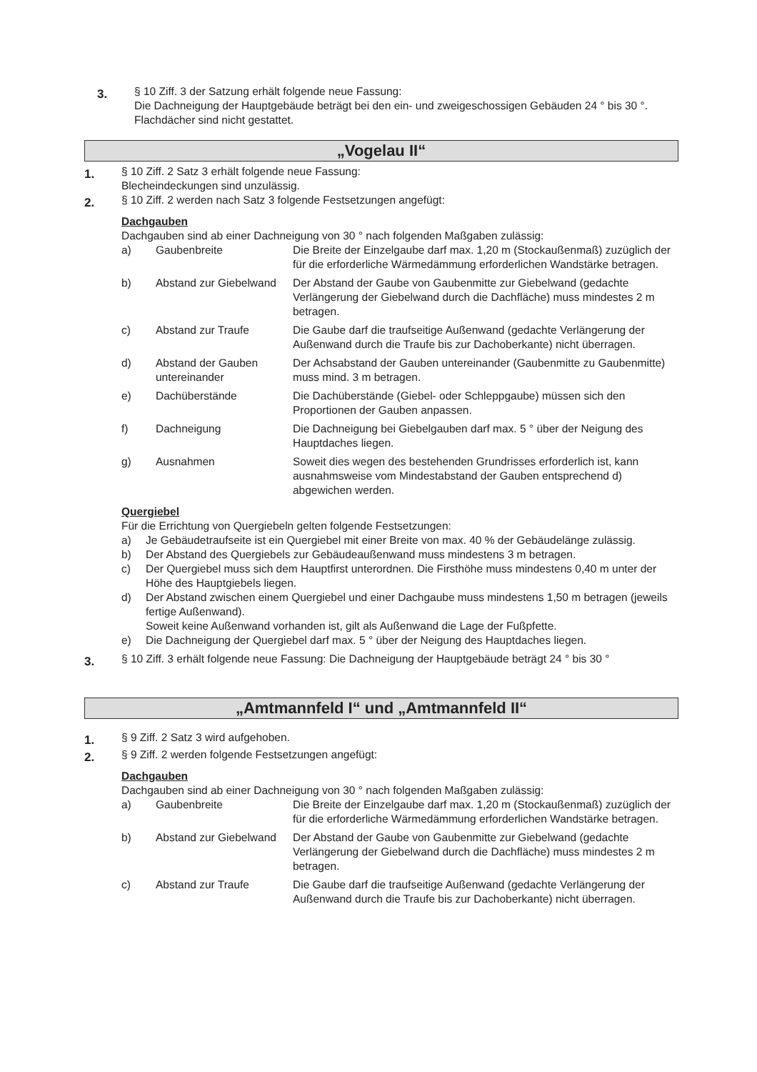3.
§ 10 Ziff. 3 der Satzung erhält folgende neue Fassung:
Die Dachneigung der Hauptgebäude beträgt bei den ein- und zweigeschossigen Gebäuden 24 ° bis 30 °. Flachdächer sind nicht gestattet.
„Vogelau II“
1.
§ 10 Ziff. 2 Satz 3 erhält folgende neue Fassung:
Blecheindeckungen sind unzulässig.
2.
§ 10 Ziff. 2 werden nach Satz 3 folgende Festsetzungen angefügt:
Dachgauben
Dachgauben sind ab einer Dachneigung von 30 ° nach folgenden Maßgaben zulässig:
a) Gaubenbreite Die Breite der Einzelgaube darf max. 1,20 m (Stockaußenmaß) zuzüglich der für die erforderliche Wärmedämmung erforderlichen Wandstärke betragen.
b) Abstand zur Giebelwand
Der Abstand der Gaube von Gaubenmitte zur Giebelwand (gedachte Verlängerung der Giebelwand durch die Dachfläche) muss mindestes 2 m betragen.
c) Abstand zur Traufe Die Gaube darf die traufseitige Außenwand (gedachte Verlängerung der Außenwand durch die Traufe bis zur Dachoberkante) nicht überragen.
d) Abstand der Gauben untereinander
Der Achsabstand der Gauben untereinander (Gaubenmitte zu Gaubenmitte) muss mind. 3 m betragen.
e) Dachüberstände Die Dachüberstände (Giebel- oder Schleppgaube) müssen sich den Proportionen der Gauben anpassen.
f) Dachneigung Die Dachneigung bei Giebelgauben darf max. 5 ° über der Neigung des Hauptdaches liegen.
g) Ausnahmen Soweit dies wegen des bestehenden Grundrisses erforderlich ist, kann ausnahmsweise vom Mindestabstand der Gauben entsprechend d) abgewichen werden.
Quergiebel
Für die Errichtung von Quergiebeln gelten folgende Festsetzungen:
a) Je Gebäudetraufseite ist ein Quergiebel mit einer Breite von max. 40 % der Gebäudelänge zulässig.
b) Der Abstand des Quergiebels zur Gebäudeaußenwand muss mindestens 3 m betragen.
c) Der Quergiebel muss sich dem Hauptfirst unterordnen. Die Firsthöhe muss mindestens 0,40 m unter der Höhe des Hauptgiebels liegen.
d) Der Abstand zwischen einem Quergiebel und einer Dachgaube muss mindestens 1,50 m betragen (jeweils fertige Außenwand).
Soweit keine Außenwand vorhanden ist, gilt als Außenwand die Lage der Fußpfette.
e) Die Dachneigung der Quergiebel darf max. 5 ° über der Neigung des Hauptdaches liegen.
3.
§ 10 Ziff. 3 erhält folgende neue Fassung: Die Dachneigung der Hauptgebäude beträgt 24 ° bis 30 °
„Amtmannfeld I“ und „Amtmannfeld II“
1.
§ 9 Ziff. 2 Satz 3 wird aufgehoben.
2.
§ 9 Ziff. 2 werden folgende Festsetzungen angefügt:
Dachgauben
Dachgauben sind ab einer Dachneigung von 30 ° nach folgenden Maßgaben zulässig:
a) Gaubenbreite Die Breite der Einzelgaube darf max. 1,20 m (Stockaußenmaß) zuzüglich der für die erforderliche Wärmedämmung erforderlichen Wandstärke betragen.
b) Abstand zur Giebelwand
Der Abstand der Gaube von Gaubenmitte zur Giebelwand (gedachte Verlängerung der Giebelwand durch die Dachfläche) muss mindestes 2 m betragen.
c) Abstand zur Traufe Die Gaube darf die traufseitige Außenwand (gedachte Verlängerung der Außenwand durch die Traufe bis zur Dachoberkante) nicht überragen.